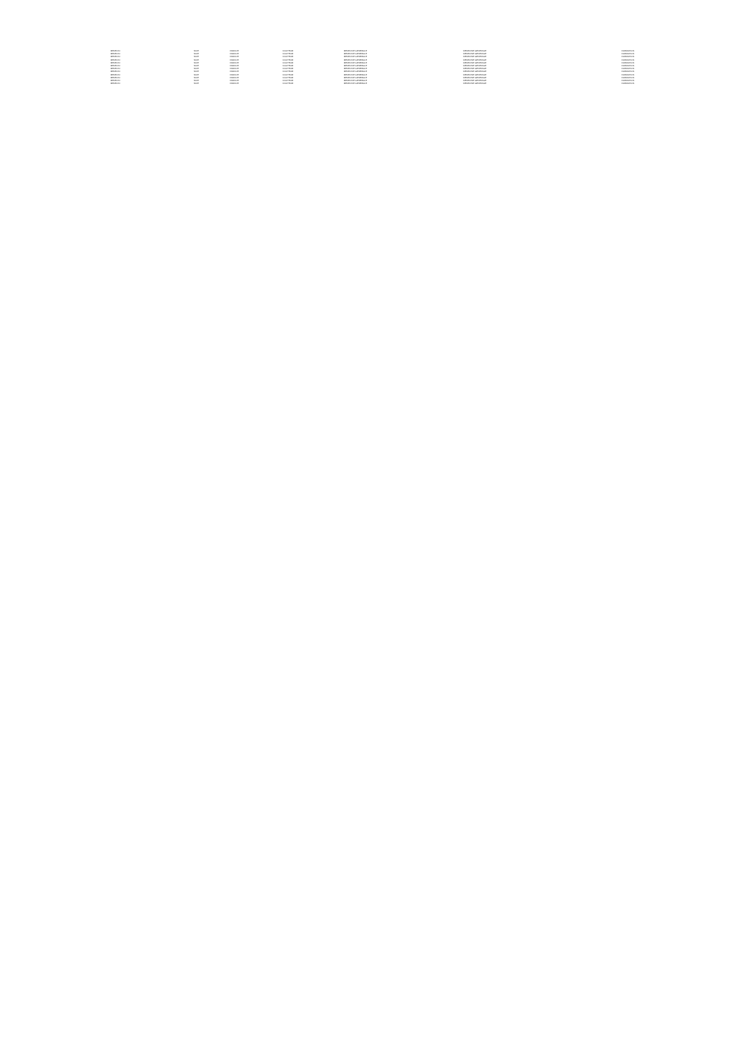| | | MEDECIN | | | NICE | FRANCE | DOCTEUR | MEDECINE GENERALE | MEDECINE GENERALE | | | | FORMATION |
| | | MEDECIN | | | NICE | FRANCE | DOCTEUR | MEDECINE GENERALE | MEDECINE GENERALE | | | | FORMATION |
| | | MEDECIN | | | NICE | FRANCE | DOCTEUR | MEDECINE GENERALE | MEDECINE GENERALE | | | | FORMATION |
| | | MEDECIN | | | NICE | FRANCE | DOCTEUR | MEDECINE GENERALE | MEDECINE GENERALE | | | | FORMATION |
| | | MEDECIN | | | NICE | FRANCE | DOCTEUR | MEDECINE GENERALE | MEDECINE GENERALE | | | | FORMATION |
| | | MEDECIN | | | NICE | FRANCE | DOCTEUR | MEDECINE GENERALE | MEDECINE GENERALE | | | | FORMATION |
| | | MEDECIN | | | NICE | FRANCE | DOCTEUR | MEDECINE GENERALE | MEDECINE GENERALE | | | | FORMATION |
| | | MEDECIN | | | NICE | FRANCE | DOCTEUR | MEDECINE GENERALE | MEDECINE GENERALE | | | | FORMATION |
| | | MEDECIN | | | NICE | FRANCE | DOCTEUR | MEDECINE GENERALE | MEDECINE GENERALE | | | | FORMATION |
| | | MEDECIN | | | NICE | FRANCE | DOCTEUR | MEDECINE GENERALE | MEDECINE GENERALE | | | | FORMATION |
| | | MEDECIN | | | NICE | FRANCE | DOCTEUR | MEDECINE GENERALE | MEDECINE GENERALE | | | | FORMATION |
| | | MEDECIN | | | NICE | FRANCE | DOCTEUR | MEDECINE GENERALE | MEDECINE GENERALE | | | | FORMATION |